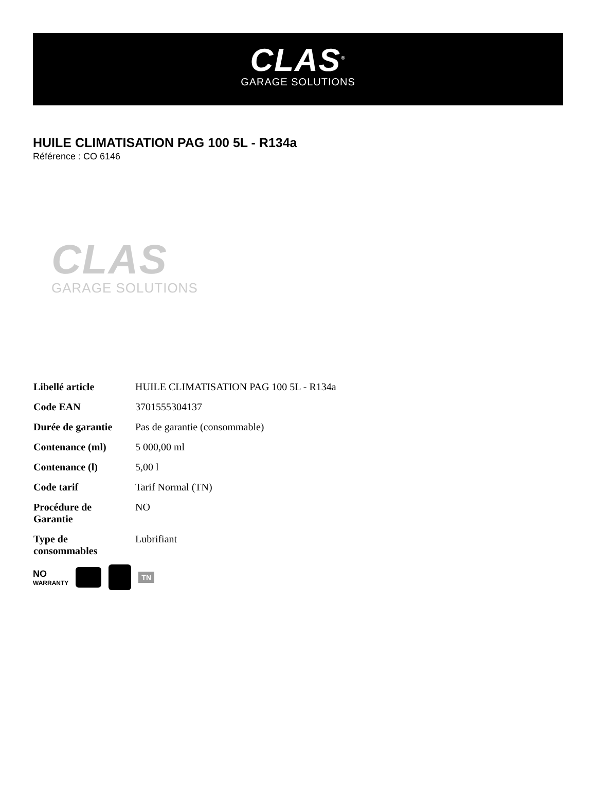CLAS<sup>®</sup>
GARAGE SOLUTIONS
HUILE CLIMATISATION PAG 100 5L - R134a
Référence : CO 6146
CLAS
GARAGE SOLUTIONS
| Libellé article | HUILE CLIMATISATION PAG 100 5L - R134a |
| Code EAN | 3701555304137 |
| Durée de garantie | Pas de garantie (consommable) |
| Contenance (ml) | 5 000,00 ml |
| Contenance (l) | 5,00 l |
| Code tarif | Tarif Normal (TN) |
| Procédure de Garantie | NO |
| Type de consommables | Lubrifiant |
NO
WARRANTY
TN